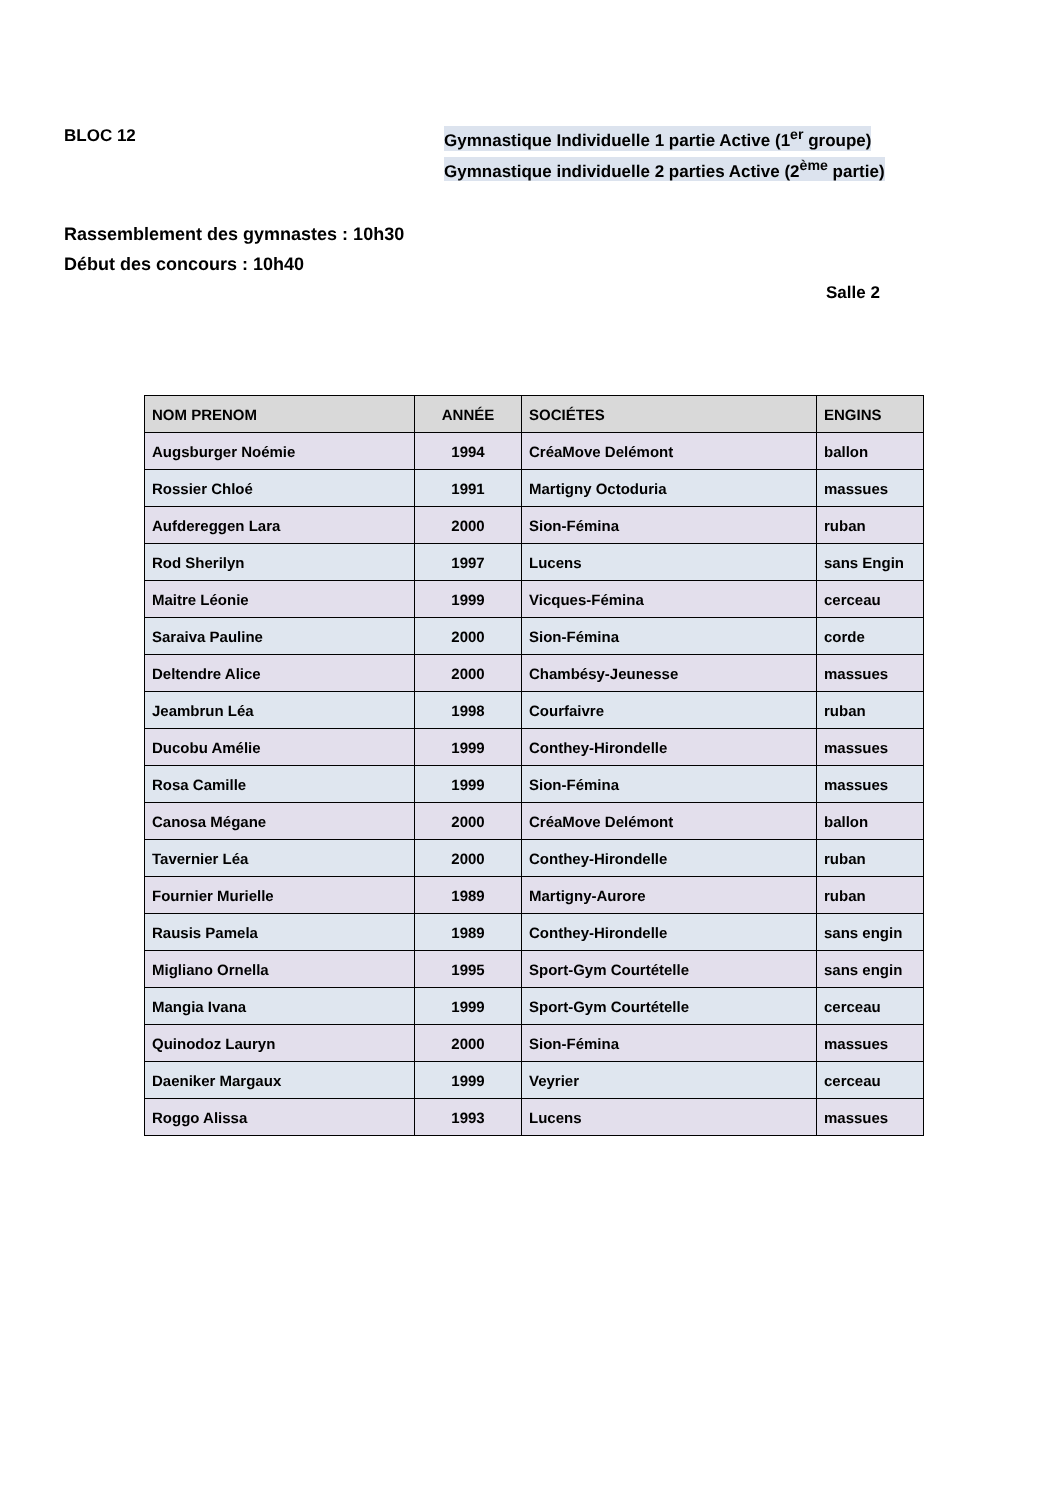BLOC 12 Gymnastique Individuelle 1 partie Active (1<sup>er</sup> groupe)
Gymnastique individuelle 2 parties Active (2<sup>ème</sup> partie)
Rassemblement des gymnastes : 10h30
Début des concours : 10h40
Salle 2
| NOM PRENOM | ANNÉE | SOCIÉTES | ENGINS |
| --- | --- | --- | --- |
| Augsburger Noémie | 1994 | CréaMove Delémont | ballon |
| Rossier Chloé | 1991 | Martigny Octoduria | massues |
| Aufdereggen Lara | 2000 | Sion-Fémina | ruban |
| Rod Sherilyn | 1997 | Lucens | sans Engin |
| Maitre Léonie | 1999 | Vicques-Fémina | cerceau |
| Saraiva Pauline | 2000 | Sion-Fémina | corde |
| Deltendre Alice | 2000 | Chambésy-Jeunesse | massues |
| Jeambrun Léa | 1998 | Courfaivre | ruban |
| Ducobu Amélie | 1999 | Conthey-Hirondelle | massues |
| Rosa Camille | 1999 | Sion-Fémina | massues |
| Canosa Mégane | 2000 | CréaMove Delémont | ballon |
| Tavernier Léa | 2000 | Conthey-Hirondelle | ruban |
| Fournier Murielle | 1989 | Martigny-Aurore | ruban |
| Rausis Pamela | 1989 | Conthey-Hirondelle | sans engin |
| Migliano Ornella | 1995 | Sport-Gym Courtételle | sans engin |
| Mangia Ivana | 1999 | Sport-Gym Courtételle | cerceau |
| Quinodoz Lauryn | 2000 | Sion-Fémina | massues |
| Daeniker Margaux | 1999 | Veyrier | cerceau |
| Roggo Alissa | 1993 | Lucens | massues |